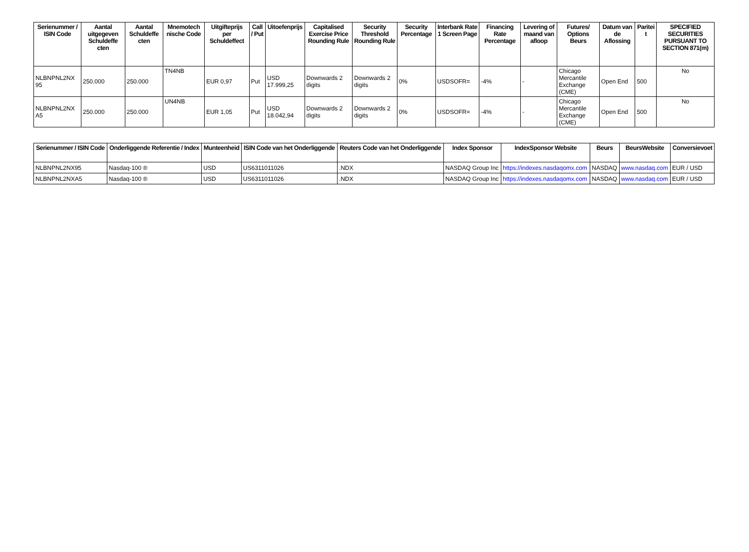| Serienummer / ISIN Code | Aantal uitgegeven Schuldeffe cten | Aantal Schuldeffe cten | Mnemotech nische Code | Uitgifteprijs per Schuldeffect | Call / Put | Uitoefenprijs | Capitalised Exercise Price Rounding Rule | Security Threshold Rounding Rule | Security Percentage | Interbank Rate 1 Screen Page | Financing Rate Percentage | Levering of maand van afloop | Futures/ Options Beurs | Datum van de Aflossing | Paritei t | SPECIFIED SECURITIES PURSUANT TO SECTION 871(m) |
| --- | --- | --- | --- | --- | --- | --- | --- | --- | --- | --- | --- | --- | --- | --- | --- | --- |
| NLBNPNL2NX 95 | 250.000 | 250.000 | TN4NB | EUR 0,97 | Put | USD 17.999,25 | Downwards 2 digits | Downwards 2 digits | 0% | USDSOFR= | -4% | - | Chicago Mercantile Exchange (CME) | Open End | 500 | No |
| NLBNPNL2NX A5 | 250.000 | 250.000 | UN4NB | EUR 1,05 | Put | USD 18.042,94 | Downwards 2 digits | Downwards 2 digits | 0% | USDSOFR= | -4% | - | Chicago Mercantile Exchange (CME) | Open End | 500 | No |
| Serienummer / ISIN Code | Onderliggende Referentie / Index | Munteenheid | ISIN Code van het Onderliggende | Reuters Code van het Onderliggende | Index Sponsor | IndexSponsor Website | Beurs | BeursWebsite | Conversievoet |
| --- | --- | --- | --- | --- | --- | --- | --- | --- | --- |
| NLBNPNL2NX95 | Nasdaq-100 ® | USD | US6311011026 | .NDX | NASDAQ Group Inc | https://indexes.nasdaqomx.com | NASDAQ | www.nasdaq.com | EUR / USD |
| NLBNPNL2NXA5 | Nasdaq-100 ® | USD | US6311011026 | .NDX | NASDAQ Group Inc | https://indexes.nasdaqomx.com | NASDAQ | www.nasdaq.com | EUR / USD |